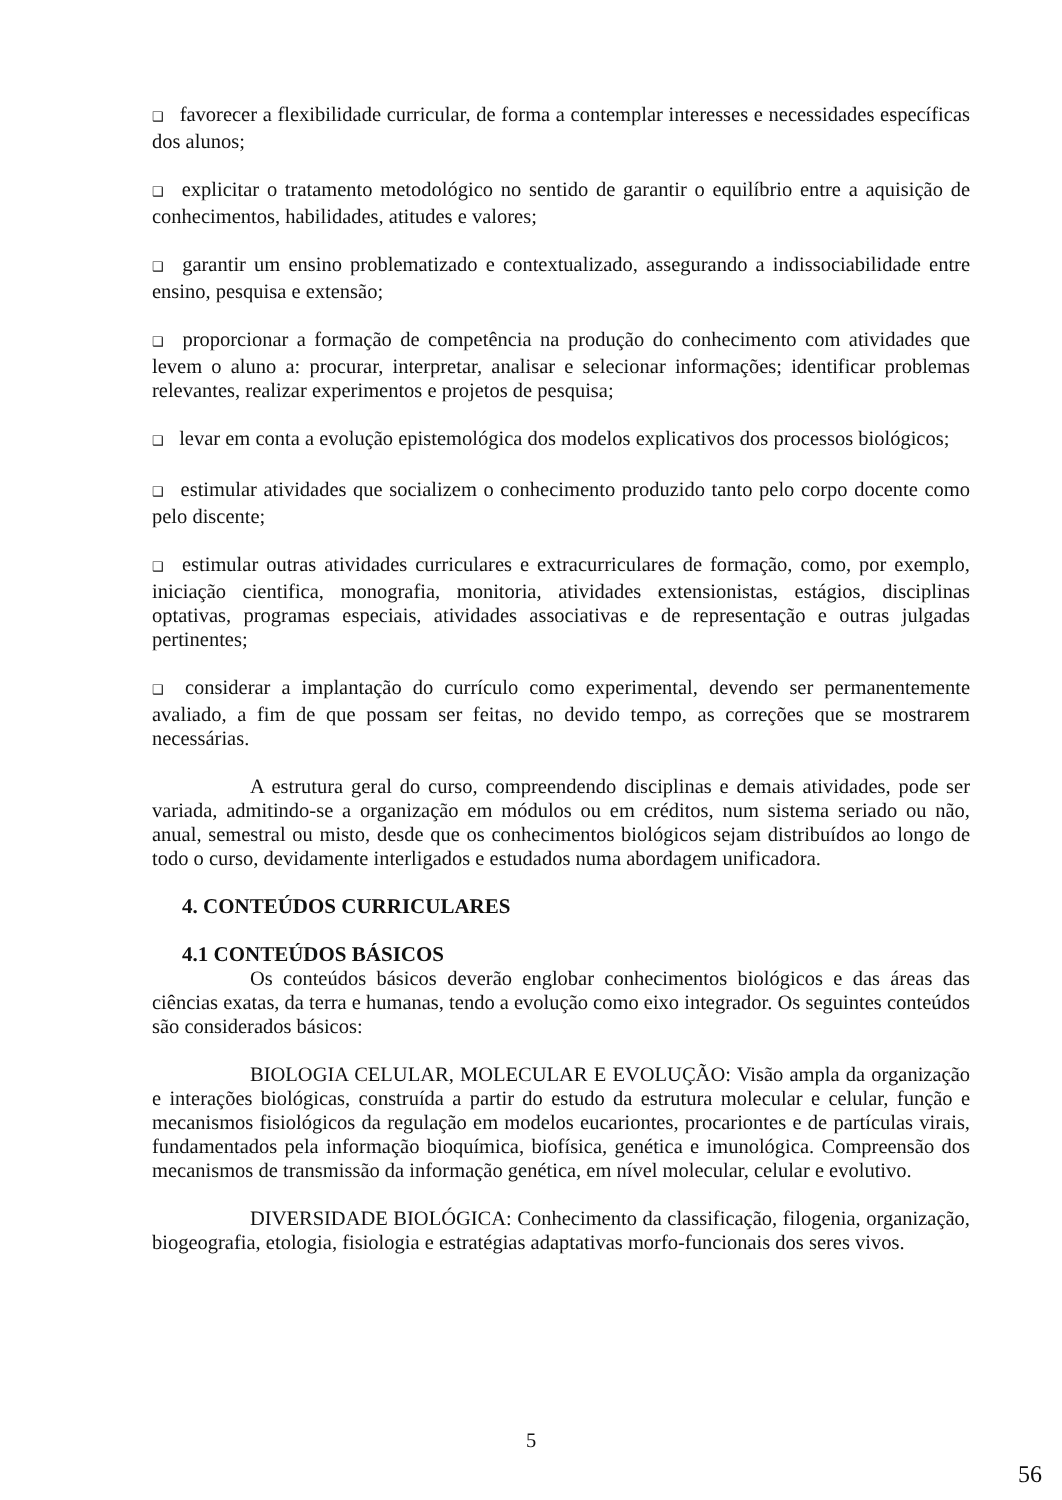❑ favorecer a flexibilidade curricular, de forma a contemplar interesses e necessidades específicas dos alunos;
❑ explicitar o tratamento metodológico no sentido de garantir o equilíbrio entre a aquisição de conhecimentos, habilidades, atitudes e valores;
❑ garantir um ensino problematizado e contextualizado, assegurando a indissociabilidade entre ensino, pesquisa e extensão;
❑ proporcionar a formação de competência na produção do conhecimento com atividades que levem o aluno a: procurar, interpretar, analisar e selecionar informações; identificar problemas relevantes, realizar experimentos e projetos de pesquisa;
❑ levar em conta a evolução epistemológica dos modelos explicativos dos processos biológicos;
❑ estimular atividades que socializem o conhecimento produzido tanto pelo corpo docente como pelo discente;
❑ estimular outras atividades curriculares e extracurriculares de formação, como, por exemplo, iniciação cientifica, monografia, monitoria, atividades extensionistas, estágios, disciplinas optativas, programas especiais, atividades associativas e de representação e outras julgadas pertinentes;
❑ considerar a implantação do currículo como experimental, devendo ser permanentemente avaliado, a fim de que possam ser feitas, no devido tempo, as correções que se mostrarem necessárias.
A estrutura geral do curso, compreendendo disciplinas e demais atividades, pode ser variada, admitindo-se a organização em módulos ou em créditos, num sistema seriado ou não, anual, semestral ou misto, desde que os conhecimentos biológicos sejam distribuídos ao longo de todo o curso, devidamente interligados e estudados numa abordagem unificadora.
4. CONTEÚDOS CURRICULARES
4.1 CONTEÚDOS BÁSICOS
Os conteúdos básicos deverão englobar conhecimentos biológicos e das áreas das ciências exatas, da terra e humanas, tendo a evolução como eixo integrador. Os seguintes conteúdos são considerados básicos:
BIOLOGIA CELULAR, MOLECULAR E EVOLUÇÃO: Visão ampla da organização e interações biológicas, construída a partir do estudo da estrutura molecular e celular, função e mecanismos fisiológicos da regulação em modelos eucariontes, procariontes e de partículas virais, fundamentados pela informação bioquímica, biofísica, genética e imunológica. Compreensão dos mecanismos de transmissão da informação genética, em nível molecular, celular e evolutivo.
DIVERSIDADE BIOLÓGICA: Conhecimento da classificação, filogenia, organização, biogeografia, etologia, fisiologia e estratégias adaptativas morfo-funcionais dos seres vivos.
5
56